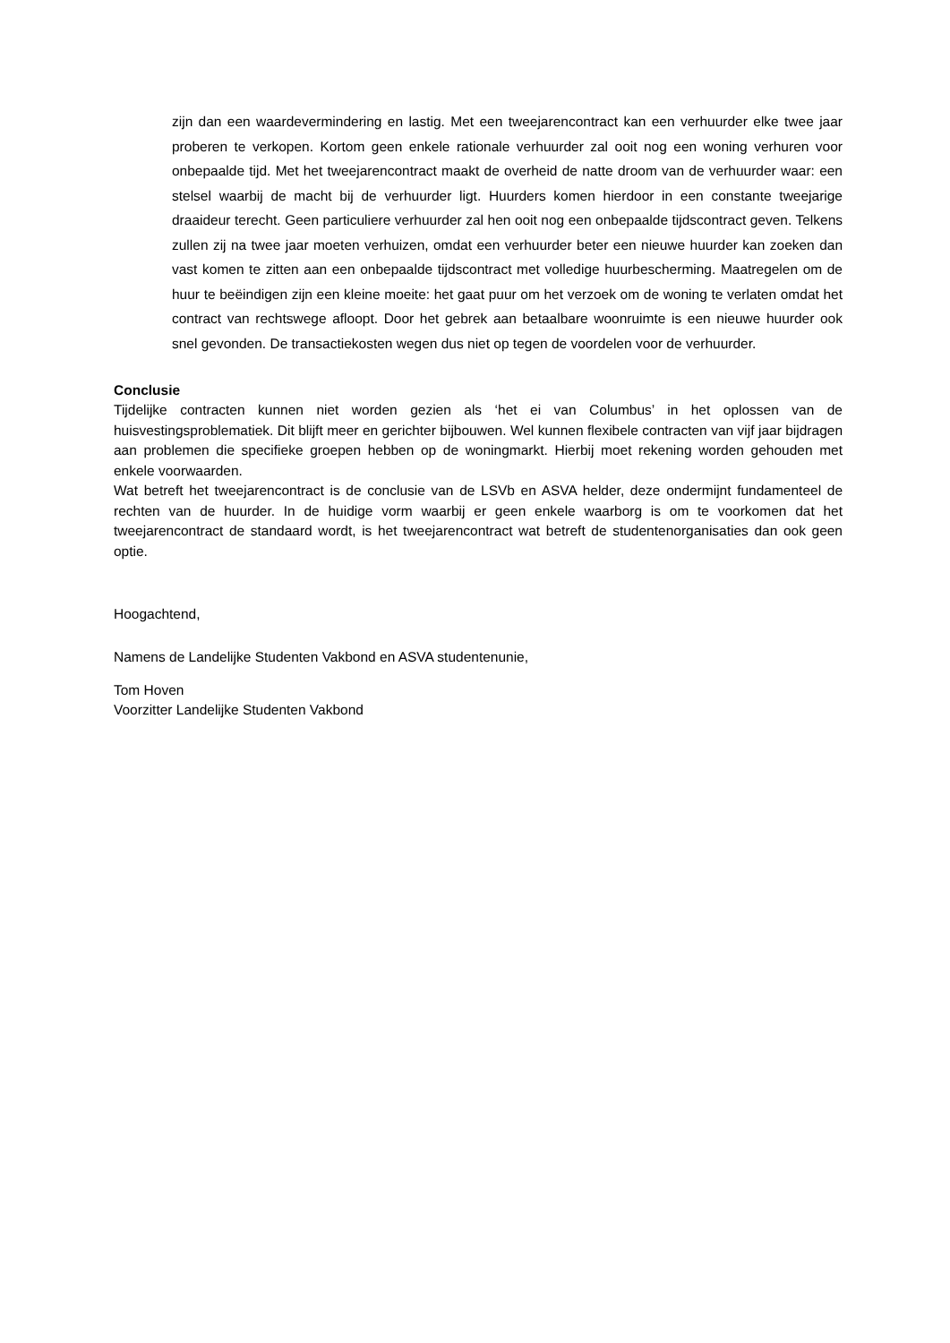zijn dan een waardevermindering en lastig. Met een tweejarencontract kan een verhuurder elke twee jaar proberen te verkopen. Kortom geen enkele rationale verhuurder zal ooit nog een woning verhuren voor onbepaalde tijd. Met het tweejarencontract maakt de overheid de natte droom van de verhuurder waar: een stelsel waarbij de macht bij de verhuurder ligt. Huurders komen hierdoor in een constante tweejarige draaideur terecht. Geen particuliere verhuurder zal hen ooit nog een onbepaalde tijdscontract geven. Telkens zullen zij na twee jaar moeten verhuizen, omdat een verhuurder beter een nieuwe huurder kan zoeken dan vast komen te zitten aan een onbepaalde tijdscontract met volledige huurbescherming. Maatregelen om de huur te beëindigen zijn een kleine moeite: het gaat puur om het verzoek om de woning te verlaten omdat het contract van rechtswege afloopt. Door het gebrek aan betaalbare woonruimte is een nieuwe huurder ook snel gevonden. De transactiekosten wegen dus niet op tegen de voordelen voor de verhuurder.
Conclusie
Tijdelijke contracten kunnen niet worden gezien als ‘het ei van Columbus’ in het oplossen van de huisvestingsproblematiek. Dit blijft meer en gerichter bijbouwen. Wel kunnen flexibele contracten van vijf jaar bijdragen aan problemen die specifieke groepen hebben op de woningmarkt. Hierbij moet rekening worden gehouden met enkele voorwaarden.
Wat betreft het tweejarencontract is de conclusie van de LSVb en ASVA helder, deze ondermijnt fundamenteel de rechten van de huurder. In de huidige vorm waarbij er geen enkele waarborg is om te voorkomen dat het tweejarencontract de standaard wordt, is het tweejarencontract wat betreft de studentenorganisaties dan ook geen optie.
Hoogachtend,
Namens de Landelijke Studenten Vakbond en ASVA studentenunie,
Tom Hoven
Voorzitter Landelijke Studenten Vakbond